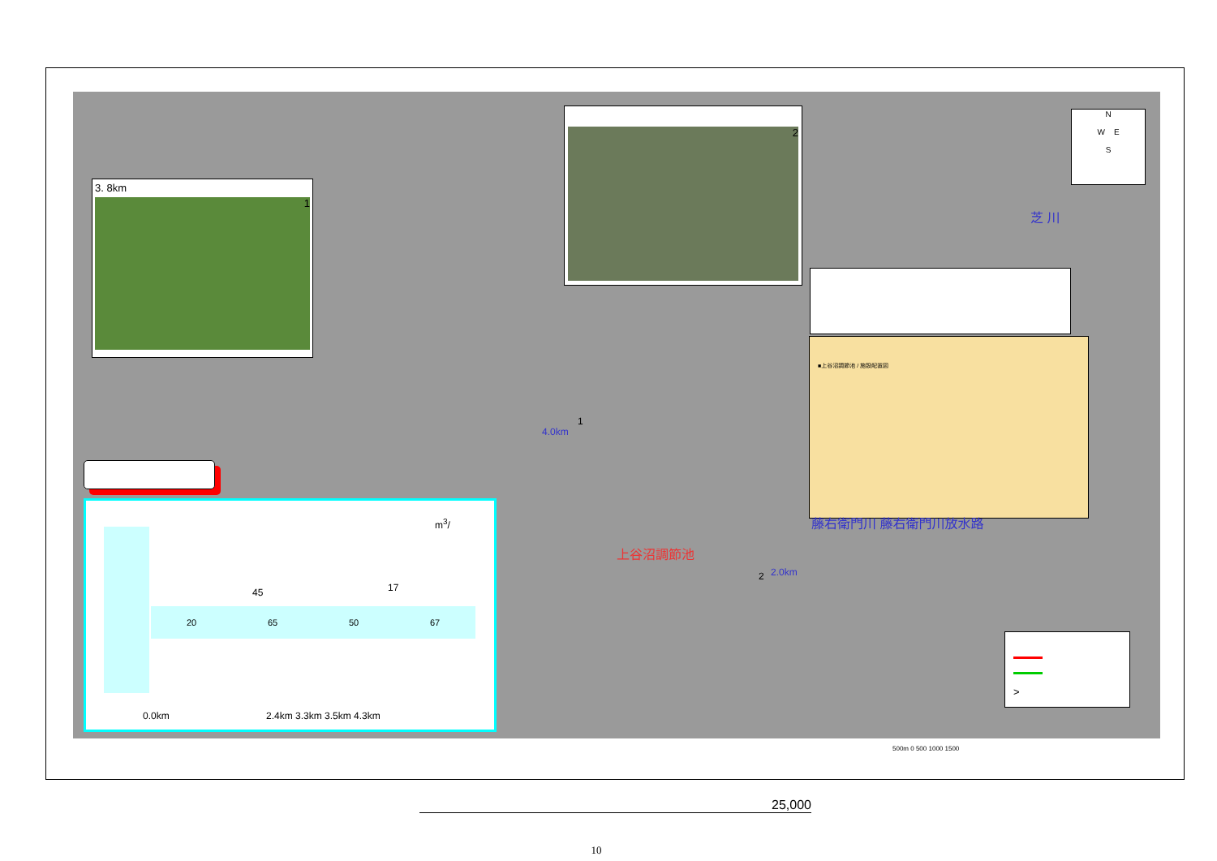3. 8km
1
2
■上谷沼調節池 / 施設配置図
N
W E
S
藤右衛門川 藤右衛門川放水路
上谷沼調節池
芝 川
4.0km
2.0km
1
2
m<sup>3</sup>/
20 65 50 67
45 17
0.0km 2.4km 3.3km 3.5km 4.3km
>
500m 0 500 1000 1500
25,000
10